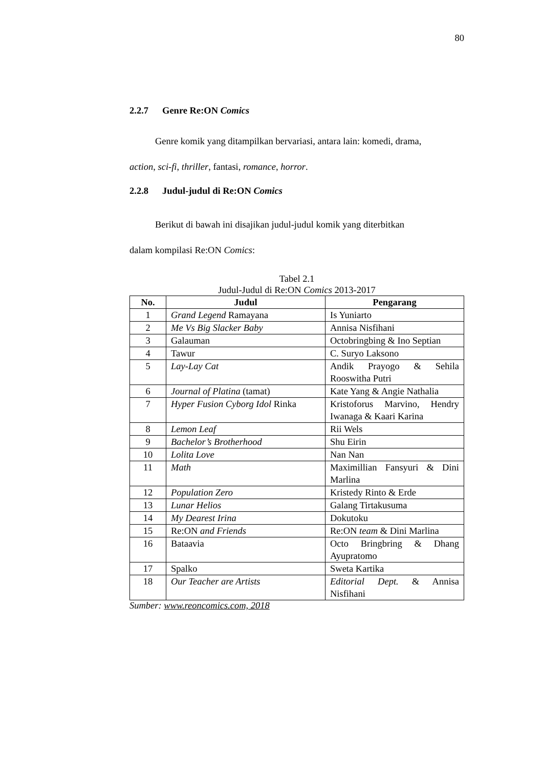80
2.2.7 Genre Re:ON Comics
Genre komik yang ditampilkan bervariasi, antara lain: komedi, drama,
action, sci-fi, thriller, fantasi, romance, horror.
2.2.8 Judul-judul di Re:ON Comics
Berikut di bawah ini disajikan judul-judul komik yang diterbitkan
dalam kompilasi Re:ON Comics:
Tabel 2.1
Judul-Judul di Re:ON Comics 2013-2017
| No. | Judul | Pengarang |
| --- | --- | --- |
| 1 | Grand Legend Ramayana | Is Yuniarto |
| 2 | Me Vs Big Slacker Baby | Annisa Nisfihani |
| 3 | Galauman | Octobringbing & Ino Septian |
| 4 | Tawur | C. Suryo Laksono |
| 5 | Lay-Lay Cat | Andik Prayogo & Sehila Rooswitha Putri |
| 6 | Journal of Platina (tamat) | Kate Yang & Angie Nathalia |
| 7 | Hyper Fusion Cyborg Idol Rinka | Kristoforus Marvino, Hendry Iwanaga & Kaari Karina |
| 8 | Lemon Leaf | Rii Wels |
| 9 | Bachelor’s Brotherhood | Shu Eirin |
| 10 | Lolita Love | Nan Nan |
| 11 | Math | Maximillian Fansyuri & Dini Marlina |
| 12 | Population Zero | Kristedy Rinto & Erde |
| 13 | Lunar Helios | Galang Tirtakusuma |
| 14 | My Dearest Irina | Dokutoku |
| 15 | Re:ON and Friends | Re:ON team & Dini Marlina |
| 16 | Bataavia | Octo Bringbring & Dhang Ayupratomo |
| 17 | Spalko | Sweta Kartika |
| 18 | Our Teacher are Artists | Editorial Dept. & Annisa Nisfihani |
Sumber: www.reoncomics.com, 2018